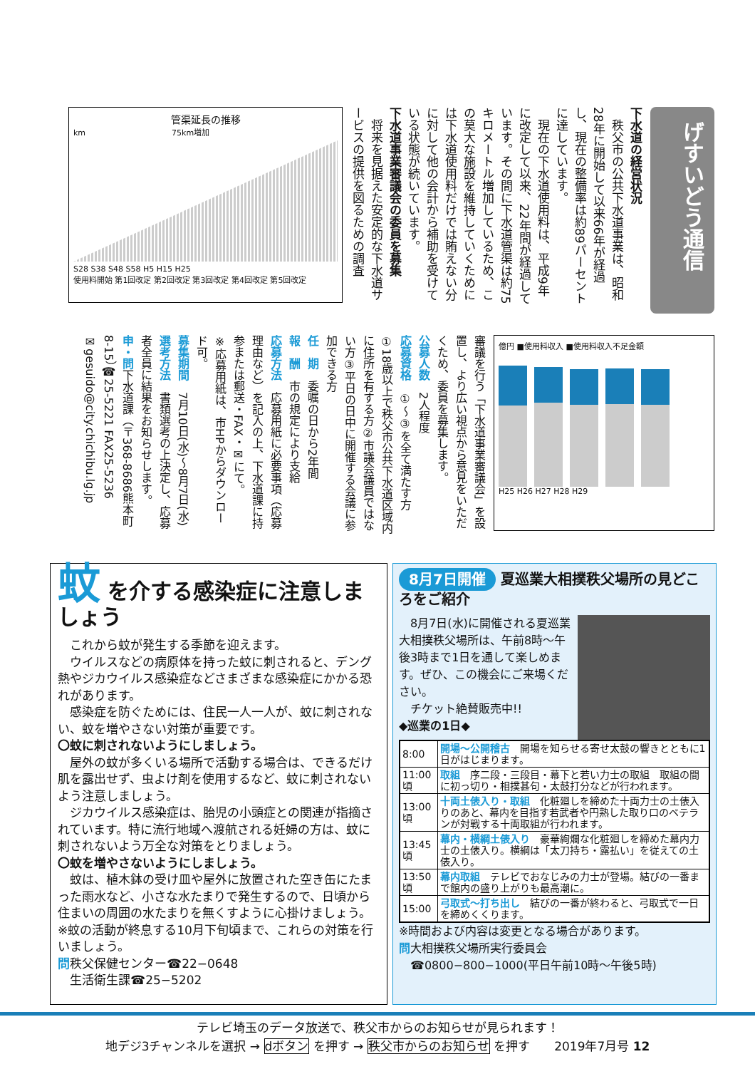げすいどう通信
下水道の経営状況
　秩父市の公共下水道事業は、昭和28年に開始して以来66年が経過し、現在の整備率は約89パーセントに達しています。
　現在の下水道使用料は、平成9年に改定して以来、22年間が経過しています。その間に下水道管渠は約75キロメートル増加しているため、この莫大な施設を維持していくためには下水道使用料だけでは賄えない分に対して他の会計から補助を受けている状態が続いています。
下水道事業審議会の委員を募集
　将来を見据えた安定的な下水道サービスの提供を図るための調査
管渠延長の推移
km　　　　　　　　　　　75km増加
S28 S38 S48 S58 H5 H15 H25
使用料開始 第1回改定 第2回改定 第3回改定 第4回改定 第5回改定
億円 ■使用料収入 ■使用料収入不足金額
H25 H26 H27 H28 H29
審議を行う「下水道事業審議会」を設置し、より広い視点から意見をいただくため、委員を募集します。
公募人数　2人程度
応募資格　①〜③を全て満たす方
①18歳以上で秩父市公共下水道区域内に住所を有する方②市議会議員ではない方③平日の日中に開催する会議に参加できる方
任　期　委嘱の日から2年間
報　酬　市の規定により支給
応募方法　応募用紙に必要事項（応募理由など）を記入の上、下水道課に持参または郵送・FAX・✉にて。
※応募用紙は、市HPからダウンロード可。
募集期間　7月10日(水)〜8月7日(水)
選考方法　書類選考の上決定し、応募者全員に結果をお知らせします。
申・問下水道課（〒368-8686熊本町8-15）☎25-5221 FAX25-5236
✉gesuido@city.chichibu.lg.jp
蚊 を介する感染症に注意しましょう
　これから蚊が発生する季節を迎えます。
　ウイルスなどの病原体を持った蚊に刺されると、デング熱やジカウイルス感染症などさまざまな感染症にかかる恐れがあります。
　感染症を防ぐためには、住民一人一人が、蚊に刺されない、蚊を増やさない対策が重要です。
〇蚊に刺されないようにしましょう。
　屋外の蚊が多くいる場所で活動する場合は、できるだけ肌を露出せず、虫よけ剤を使用するなど、蚊に刺されないよう注意しましょう。
　ジカウイルス感染症は、胎児の小頭症との関連が指摘されています。特に流行地域へ渡航される妊婦の方は、蚊に刺されないよう万全な対策をとりましょう。
〇蚊を増やさないようにしましょう。
　蚊は、植木鉢の受け皿や屋外に放置された空き缶にたまった雨水など、小さな水たまりで発生するので、日頃から住まいの周囲の水たまりを無くすように心掛けましょう。
※蚊の活動が終息する10月下旬頃まで、これらの対策を行いましょう。
問秩父保健センター☎22−0648
　生活衛生課☎25−5202
8月7日開催 夏巡業大相撲秩父場所の見どころをご紹介
　8月7日(水)に開催される夏巡業大相撲秩父場所は、午前8時〜午後3時まで1日を通して楽しめます。ぜひ、この機会にご来場ください。
　チケット絶賛販売中!!
◆巡業の1日◆
| 8:00 | 開場〜公開稽古 開場を知らせる寄せ太鼓の響きとともに1日がはじまります。 |
| 11:00頃 | 取組 序二段・三段目・幕下と若い力士の取組 取組の間に初っ切り・相撲甚句・太鼓打分などが行われます。 |
| 13:00頃 | 十両土俵入り・取組 化粧廻しを締めた十両力士の土俵入りのあと、幕内を目指す若武者や円熟した取り口のベテランが対戦する十両取組が行われます。 |
| 13:45頃 | 幕内・横綱土俵入り 豪華絢爛な化粧廻しを締めた幕内力士の土俵入り。横綱は「太刀持ち・露払い」を従えての土俵入り。 |
| 13:50頃 | 幕内取組 テレビでおなじみの力士が登場。結びの一番まで館内の盛り上がりも最高潮に。 |
| 15:00 | 弓取式〜打ち出し 結びの一番が終わると、弓取式で一日を締めくくります。 |
※時間および内容は変更となる場合があります。
問大相撲秩父場所実行委員会
　☎0800−800−1000(平日午前10時〜午後5時)
テレビ埼玉のデータ放送で、秩父市からのお知らせが見られます！
地デジ3チャンネルを選択 → dボタン を押す → 秩父市からのお知らせ を押す　　2019年7月号 12